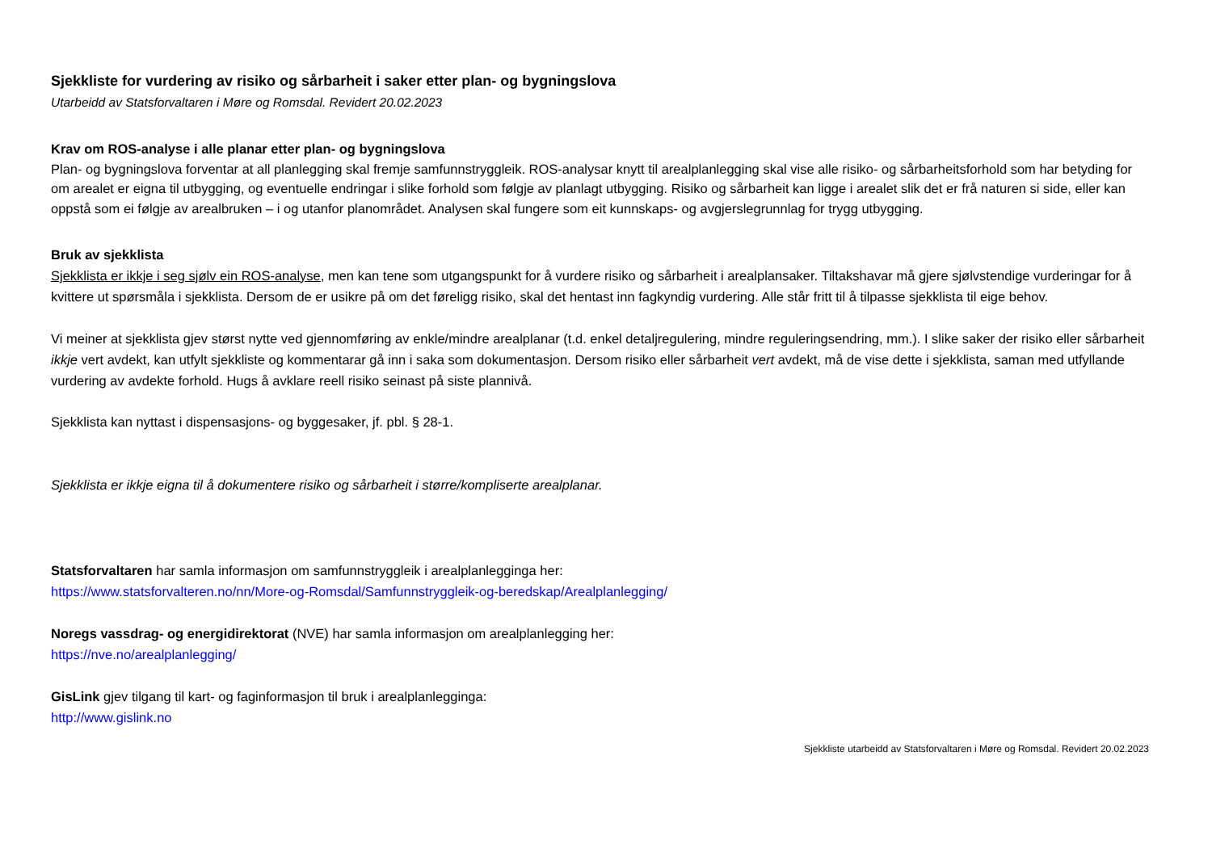Sjekkliste for vurdering av risiko og sårbarheit i saker etter plan- og bygningslova
Utarbeidd av Statsforvaltaren i Møre og Romsdal. Revidert 20.02.2023
Krav om ROS-analyse i alle planar etter plan- og bygningslova
Plan- og bygningslova forventar at all planlegging skal fremje samfunnstryggleik. ROS-analysar knytt til arealplanlegging skal vise alle risiko- og sårbarheitsforhold som har betyding for om arealet er eigna til utbygging, og eventuelle endringar i slike forhold som følgje av planlagt utbygging. Risiko og sårbarheit kan ligge i arealet slik det er frå naturen si side, eller kan oppstå som ei følgje av arealbruken – i og utanfor planområdet. Analysen skal fungere som eit kunnskaps- og avgjerslegrunnlag for trygg utbygging.
Bruk av sjekklista
Sjekklista er ikkje i seg sjølv ein ROS-analyse, men kan tene som utgangspunkt for å vurdere risiko og sårbarheit i arealplansaker. Tiltakshavar må gjere sjølvstendige vurderingar for å kvittere ut spørsmåla i sjekklista. Dersom de er usikre på om det føreligg risiko, skal det hentast inn fagkyndig vurdering. Alle står fritt til å tilpasse sjekklista til eige behov.
Vi meiner at sjekklista gjev størst nytte ved gjennomføring av enkle/mindre arealplanar (t.d. enkel detaljregulering, mindre reguleringsendring, mm.). I slike saker der risiko eller sårbarheit ikkje vert avdekt, kan utfylt sjekkliste og kommentarar gå inn i saka som dokumentasjon. Dersom risiko eller sårbarheit vert avdekt, må de vise dette i sjekklista, saman med utfyllande vurdering av avdekte forhold. Hugs å avklare reell risiko seinast på siste plannivå.
Sjekklista kan nyttast i dispensasjons- og byggesaker, jf. pbl. § 28-1.
Sjekklista er ikkje eigna til å dokumentere risiko og sårbarheit i større/kompliserte arealplanar.
Statsforvaltaren har samla informasjon om samfunnstryggleik i arealplanlegginga her:
https://www.statsforvalteren.no/nn/More-og-Romsdal/Samfunnstryggleik-og-beredskap/Arealplanlegging/
Noregs vassdrag- og energidirektorat (NVE) har samla informasjon om arealplanlegging her:
https://nve.no/arealplanlegging/
GisLink gjev tilgang til kart- og faginformasjon til bruk i arealplanlegginga:
http://www.gislink.no
Sjekkliste utarbeidd av Statsforvaltaren i Møre og Romsdal. Revidert 20.02.2023